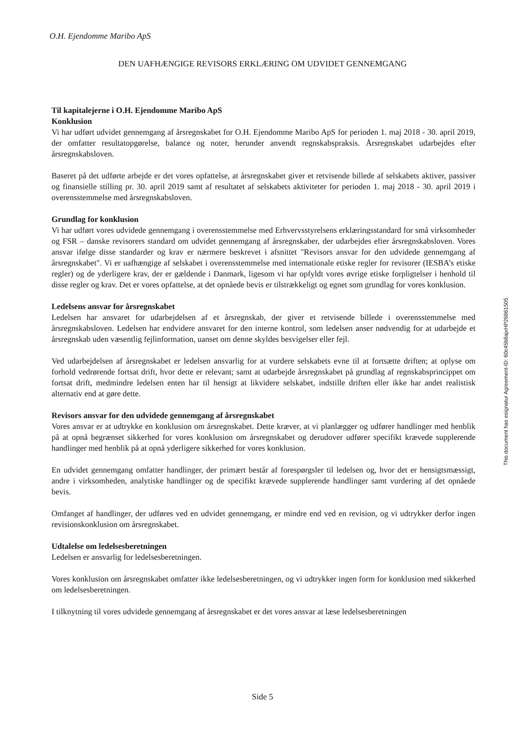O.H. Ejendomme Maribo ApS
DEN UAFHÆNGIGE REVISORS ERKLÆRING OM UDVIDET GENNEMGANG
Til kapitalejerne i O.H. Ejendomme Maribo ApS
Konklusion
Vi har udført udvidet gennemgang af årsregnskabet for O.H. Ejendomme Maribo ApS for perioden 1. maj 2018 - 30. april 2019, der omfatter resultatopgørelse, balance og noter, herunder anvendt regnskabspraksis. Årsregnskabet udarbejdes efter årsregnskabsloven.
Baseret på det udførte arbejde er det vores opfattelse, at årsregnskabet giver et retvisende billede af selskabets aktiver, passiver og finansielle stilling pr. 30. april 2019 samt af resultatet af selskabets aktiviteter for perioden 1. maj 2018 - 30. april 2019 i overensstemmelse med årsregnskabsloven.
Grundlag for konklusion
Vi har udført vores udvidede gennemgang i overensstemmelse med Erhvervsstyrelsens erklæringsstandard for små virksomheder og FSR – danske revisorers standard om udvidet gennemgang af årsregnskaber, der udarbejdes efter årsregnskabsloven. Vores ansvar ifølge disse standarder og krav er nærmere beskrevet i afsnittet "Revisors ansvar for den udvidede gennemgang af årsregnskabet". Vi er uafhængige af selskabet i overensstemmelse med internationale etiske regler for revisorer (IESBA’s etiske regler) og de yderligere krav, der er gældende i Danmark, ligesom vi har opfyldt vores øvrige etiske forpligtelser i henhold til disse regler og krav. Det er vores opfattelse, at det opnåede bevis er tilstrækkeligt og egnet som grundlag for vores konklusion.
Ledelsens ansvar for årsregnskabet
Ledelsen har ansvaret for udarbejdelsen af et årsregnskab, der giver et retvisende billede i overensstemmelse med årsregnskabsloven. Ledelsen har endvidere ansvaret for den interne kontrol, som ledelsen anser nødvendig for at udarbejde et årsregnskab uden væsentlig fejlinformation, uanset om denne skyldes besvigelser eller fejl.
Ved udarbejdelsen af årsregnskabet er ledelsen ansvarlig for at vurdere selskabets evne til at fortsætte driften; at oplyse om forhold vedrørende fortsat drift, hvor dette er relevant; samt at udarbejde årsregnskabet på grundlag af regnskabsprincippet om fortsat drift, medmindre ledelsen enten har til hensigt at likvidere selskabet, indstille driften eller ikke har andet realistisk alternativ end at gøre dette.
Revisors ansvar for den udvidede gennemgang af årsregnskabet
Vores ansvar er at udtrykke en konklusion om årsregnskabet. Dette kræver, at vi planlægger og udfører handlinger med henblik på at opnå begrænset sikkerhed for vores konklusion om årsregnskabet og derudover udfører specifikt krævede supplerende handlinger med henblik på at opnå yderligere sikkerhed for vores konklusion.
En udvidet gennemgang omfatter handlinger, der primært består af forespørgsler til ledelsen og, hvor det er hensigtsmæssigt, andre i virksomheden, analytiske handlinger og de specifikt krævede supplerende handlinger samt vurdering af det opnåede bevis.
Omfanget af handlinger, der udføres ved en udvidet gennemgang, er mindre end ved en revision, og vi udtrykker derfor ingen revisionskonklusion om årsregnskabet.
Udtalelse om ledelsesberetningen
Ledelsen er ansvarlig for ledelsesberetningen.
Vores konklusion om årsregnskabet omfatter ikke ledelsesberetningen, og vi udtrykker ingen form for konklusion med sikkerhed om ledelsesberetningen.
I tilknytning til vores udvidede gennemgang af årsregnskabet er det vores ansvar at læse ledelsesberetningen
This document has esignatur Agreement-ID: 60c45b8ajxHP26861505
Side 5